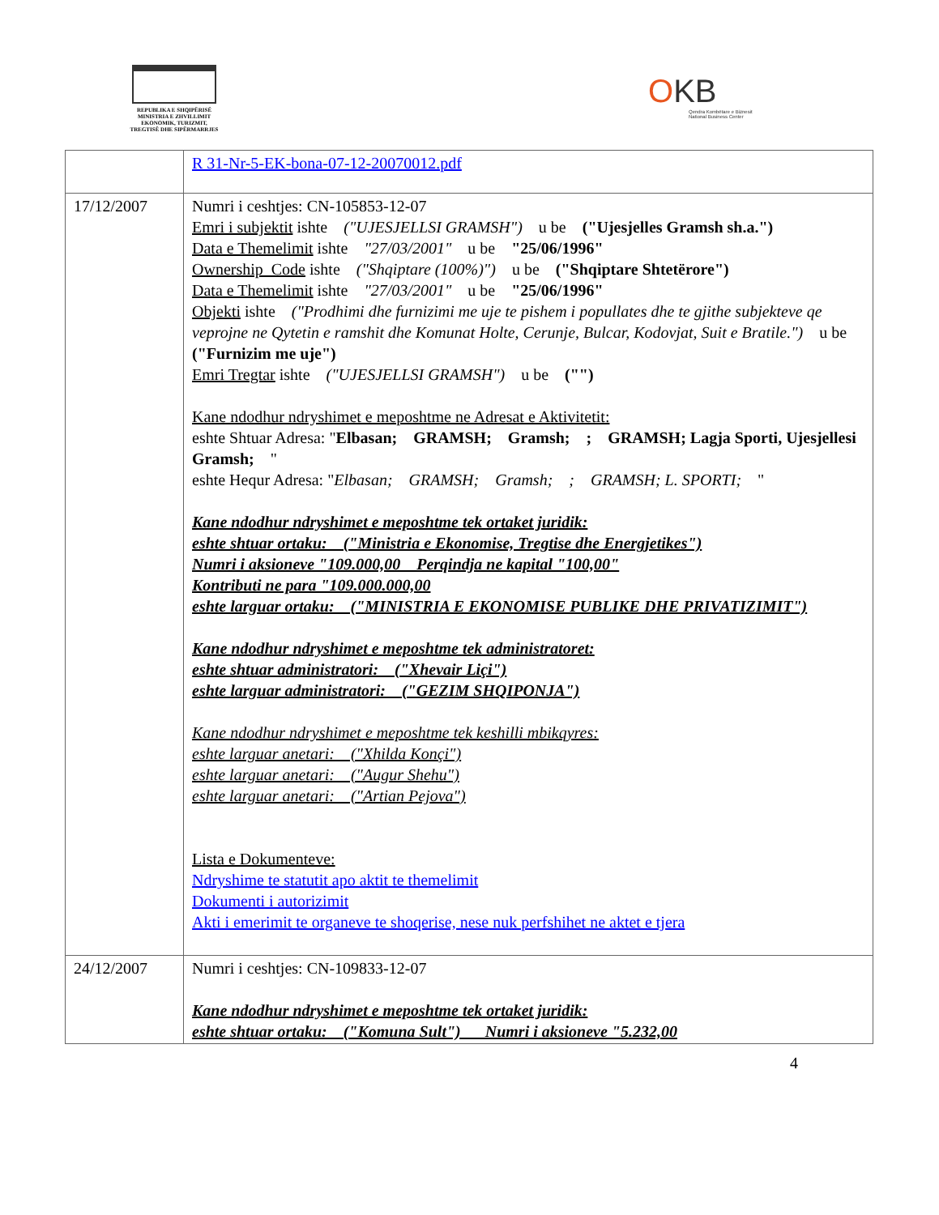REPUBLIKA E SHQIPËRISË
MINISTRIA E ZHVILLIMIT
EKONOMIK, TURIZMIT,
TREGTISË DHE SIPËRMARRJES
OKB
Qendra Kombëtare e Biznesit
National Business Center
| | R 31-Nr-5-EK-bona-07-12-20070012.pdf |
| 17/12/2007 | Numri i ceshtjes: CN-105853-12-07 Emri i subjektit ishte ("UJESJELLSI GRAMSH") u be ("Ujesjelles Gramsh sh.a.") Data e Themelimit ishte "27/03/2001" u be "25/06/1996" Ownership_Code ishte ("Shqiptare (100%)") u be ("Shqiptare Shtetërore") Data e Themelimit ishte "27/03/2001" u be "25/06/1996" Objekti ishte ("Prodhimi dhe furnizimi me uje te pishem i popullates dhe te gjithe subjekteve qe veprojne ne Qytetin e ramshit dhe Komunat Holte, Cerunje, Bulcar, Kodovjat, Suit e Bratile.") u be ("Furnizim me uje") Emri Tregtar ishte ("UJESJELLSI GRAMSH") u be ("") Kane ndodhur ndryshimet e meposhtme ne Adresat e Aktivitetit: eshte Shtuar Adresa: " Elbasan; GRAMSH; Gramsh; ; GRAMSH; Lagja Sporti, Ujesjellesi Gramsh; " eshte Hequr Adresa: " Elbasan; GRAMSH; Gramsh; ; GRAMSH; L. SPORTI; " Kane ndodhur ndryshimet e meposhtme tek ortaket juridik: eshte shtuar ortaku: ("Ministria e Ekonomise, Tregtise dhe Energjetikes") Numri i aksioneve "109.000,00 Perqindja ne kapital "100,00" Kontributi ne para "109.000.000,00 eshte larguar ortaku: ("MINISTRIA E EKONOMISE PUBLIKE DHE PRIVATIZIMIT") Kane ndodhur ndryshimet e meposhtme tek administratoret: eshte shtuar administratori: ("Xhevair Liçi") eshte larguar administratori: ("GEZIM SHQIPONJA") Kane ndodhur ndryshimet e meposhtme tek keshilli mbikqyres: eshte larguar anetari: ("Xhilda Konçi") eshte larguar anetari: ("Augur Shehu") eshte larguar anetari: ("Artian Pejova") Lista e Dokumenteve: Ndryshime te statutit apo aktit te themelimit Dokumenti i autorizimit Akti i emerimit te organeve te shoqerise, nese nuk perfshihet ne aktet e tjera |
| 24/12/2007 | Numri i ceshtjes: CN-109833-12-07 Kane ndodhur ndryshimet e meposhtme tek ortaket juridik: eshte shtuar ortaku: ("Komuna Sult") Numri i aksioneve "5.232,00 |
4